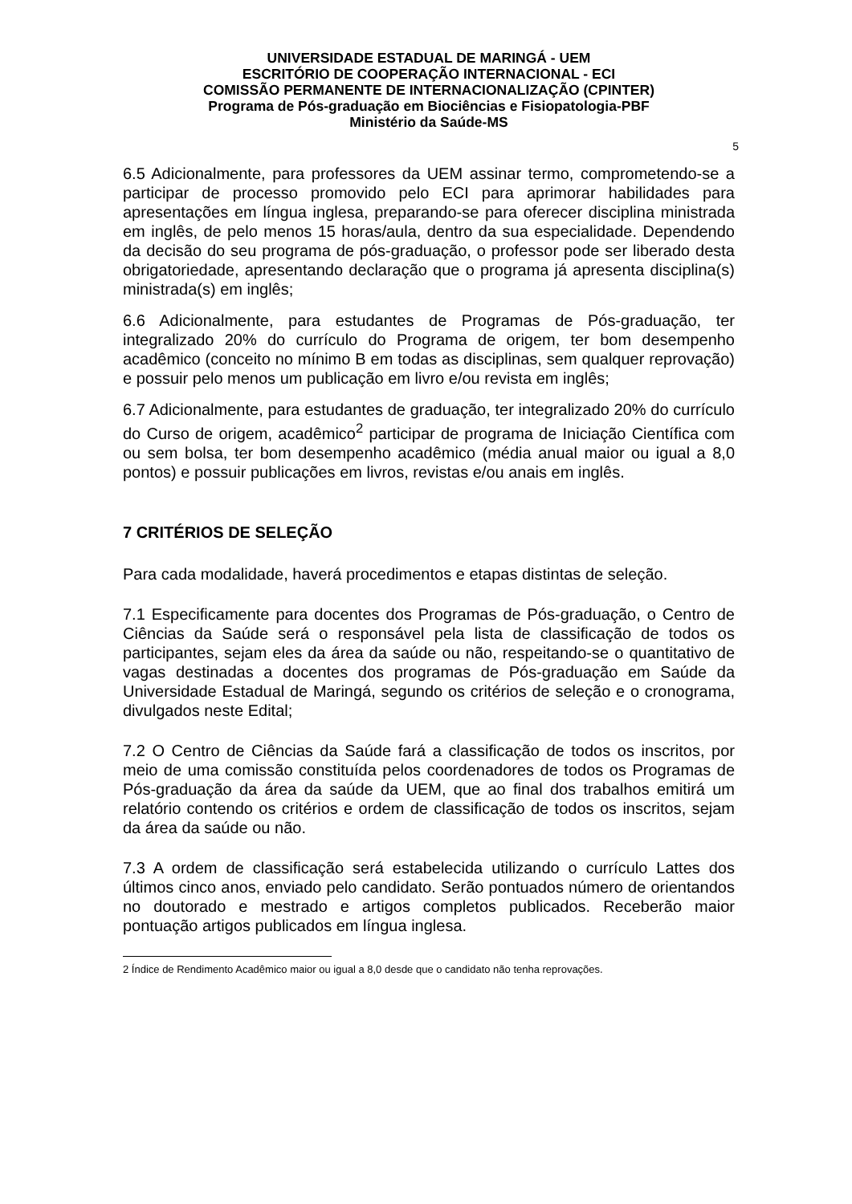UNIVERSIDADE ESTADUAL DE MARINGÁ - UEM
ESCRITÓRIO DE COOPERAÇÃO INTERNACIONAL - ECI
COMISSÃO PERMANENTE DE INTERNACIONALIZAÇÃO (CPINTER)
Programa de Pós-graduação em Biociências e Fisiopatologia-PBF
Ministério da Saúde-MS
5
6.5 Adicionalmente, para professores da UEM assinar termo, comprometendo-se a participar de processo promovido pelo ECI para aprimorar habilidades para apresentações em língua inglesa, preparando-se para oferecer disciplina ministrada em inglês, de pelo menos 15 horas/aula, dentro da sua especialidade. Dependendo da decisão do seu programa de pós-graduação, o professor pode ser liberado desta obrigatoriedade, apresentando declaração que o programa já apresenta disciplina(s) ministrada(s) em inglês;
6.6 Adicionalmente, para estudantes de Programas de Pós-graduação, ter integralizado 20% do currículo do Programa de origem, ter bom desempenho acadêmico (conceito no mínimo B em todas as disciplinas, sem qualquer reprovação) e possuir pelo menos um publicação em livro e/ou revista em inglês;
6.7 Adicionalmente, para estudantes de graduação, ter integralizado 20% do currículo do Curso de origem, acadêmico<sup>2</sup> participar de programa de Iniciação Científica com ou sem bolsa, ter bom desempenho acadêmico (média anual maior ou igual a 8,0 pontos) e possuir publicações em livros, revistas e/ou anais em inglês.
7 CRITÉRIOS DE SELEÇÃO
Para cada modalidade, haverá procedimentos e etapas distintas de seleção.
7.1 Especificamente para docentes dos Programas de Pós-graduação, o Centro de Ciências da Saúde será o responsável pela lista de classificação de todos os participantes, sejam eles da área da saúde ou não, respeitando-se o quantitativo de vagas destinadas a docentes dos programas de Pós-graduação em Saúde da Universidade Estadual de Maringá, segundo os critérios de seleção e o cronograma, divulgados neste Edital;
7.2 O Centro de Ciências da Saúde fará a classificação de todos os inscritos, por meio de uma comissão constituída pelos coordenadores de todos os Programas de Pós-graduação da área da saúde da UEM, que ao final dos trabalhos emitirá um relatório contendo os critérios e ordem de classificação de todos os inscritos, sejam da área da saúde ou não.
7.3 A ordem de classificação será estabelecida utilizando o currículo Lattes dos últimos cinco anos, enviado pelo candidato. Serão pontuados número de orientandos no doutorado e mestrado e artigos completos publicados. Receberão maior pontuação artigos publicados em língua inglesa.
2 Índice de Rendimento Acadêmico maior ou igual a 8,0 desde que o candidato não tenha reprovações.